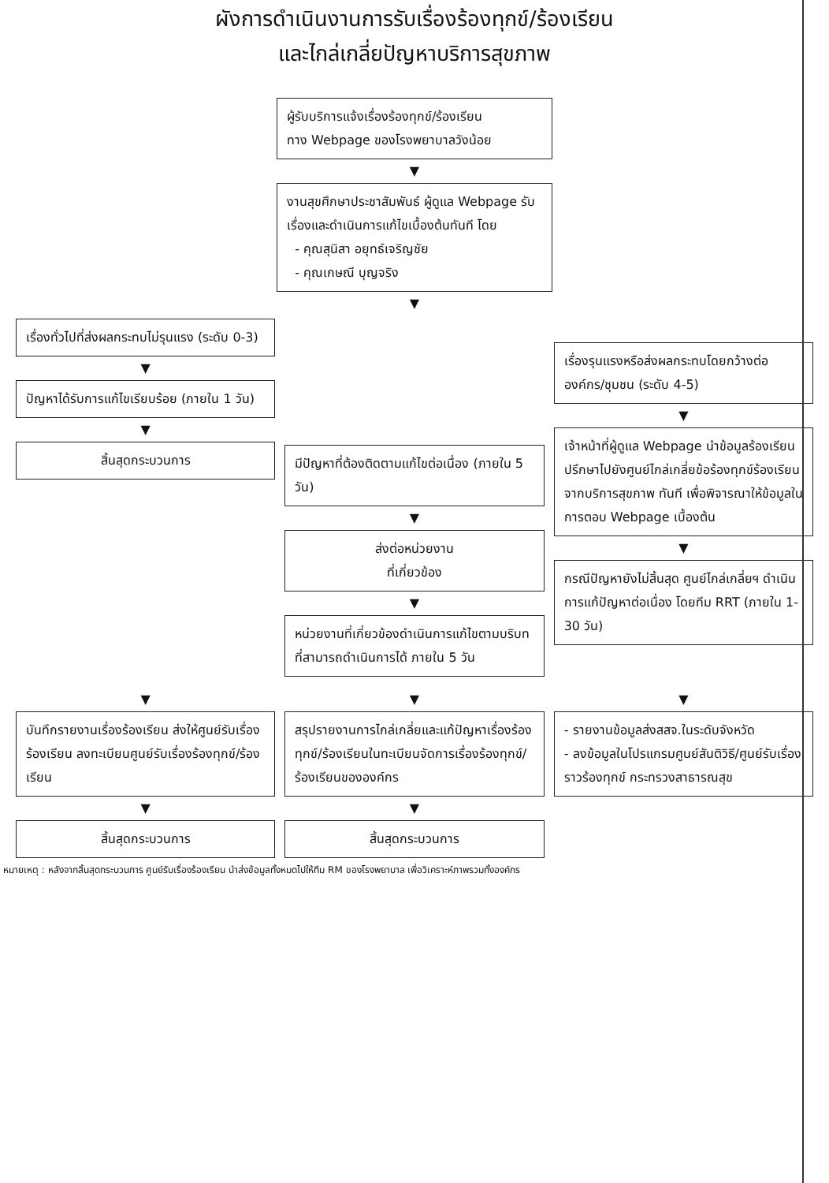ผังการดำเนินงานการรับเรื่องร้องทุกข์/ร้องเรียน
และไกล่เกลี่ยปัญหาบริการสุขภาพ
ผู้รับบริการแจ้งเรื่องร้องทุกข์/ร้องเรียน
ทาง Webpage ของโรงพยาบาลวังน้อย
▼
งานสุขศึกษาประชาสัมพันธ์ ผู้ดูแล Webpage รับเรื่องและดำเนินการแก้ไขเบื้องต้นทันที โดย
- คุณสุนิสา อยุทธ์เจริญชัย
- คุณเกษณี บุญจริง
▼
เรื่องทั่วไปที่ส่งผลกระทบไม่รุนแรง (ระดับ 0-3)
▼
ปัญหาได้รับการแก้ไขเรียบร้อย (ภายใน 1 วัน)
▼
สิ้นสุดกระบวนการ
มีปัญหาที่ต้องติดตามแก้ไขต่อเนื่อง (ภายใน 5 วัน)
▼
ส่งต่อหน่วยงาน
ที่เกี่ยวข้อง
▼
หน่วยงานที่เกี่ยวข้องดำเนินการแก้ไขตามบริบทที่สามารถดำเนินการได้ ภายใน 5 วัน
เรื่องรุนแรงหรือส่งผลกระทบโดยกว้างต่อองค์กร/ชุมชน (ระดับ 4-5)
▼
เจ้าหน้าที่ผู้ดูแล Webpage นำข้อมูลร้องเรียน ปรึกษาไปยังศูนย์ไกล่เกลี่ยข้อร้องทุกข์ร้องเรียนจากบริการสุขภาพ ทันที เพื่อพิจารณาให้ข้อมูลในการตอบ Webpage เบื้องต้น
▼
กรณีปัญหายังไม่สิ้นสุด ศูนย์ไกล่เกลี่ยฯ ดำเนินการแก้ปัญหาต่อเนื่อง โดยทีม RRT (ภายใน 1-30 วัน)
▼
บันทึกรายงานเรื่องร้องเรียน ส่งให้ศูนย์รับเรื่องร้องเรียน ลงทะเบียนศูนย์รับเรื่องร้องทุกข์/ร้องเรียน
▼
สิ้นสุดกระบวนการ
▼
สรุปรายงานการไกล่เกลี่ยและแก้ปัญหาเรื่องร้องทุกข์/ร้องเรียนในทะเบียนจัดการเรื่องร้องทุกข์/ร้องเรียนขององค์กร
▼
สิ้นสุดกระบวนการ
▼
- รายงานข้อมูลส่งสสจ.ในระดับจังหวัด
- ลงข้อมูลในโปรแกรมศูนย์สันติวิธี/ศูนย์รับเรื่องราวร้องทุกข์ กระทรวงสาธารณสุข
หมายเหตุ : หลังจากสิ้นสุดกระบวนการ ศูนย์รับเรื่องร้องเรียน นำส่งข้อมูลทั้งหมดไปให้ทีม RM ของโรงพยาบาล เพื่อวิเคราะห์ภาพรวมทั้งองค์กร